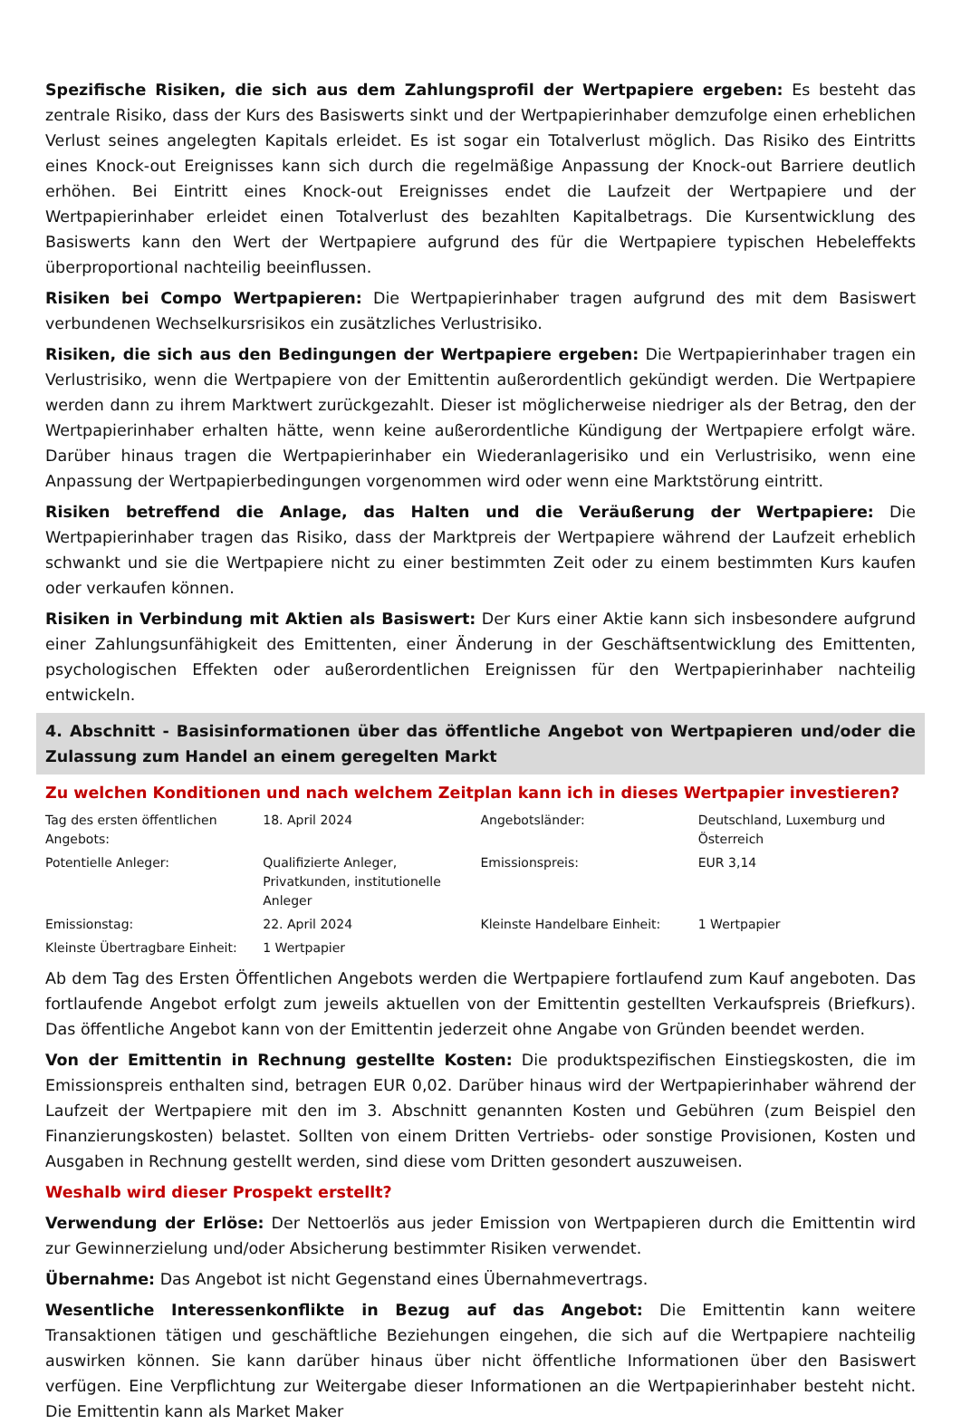Spezifische Risiken, die sich aus dem Zahlungsprofil der Wertpapiere ergeben: Es besteht das zentrale Risiko, dass der Kurs des Basiswerts sinkt und der Wertpapierinhaber demzufolge einen erheblichen Verlust seines angelegten Kapitals erleidet. Es ist sogar ein Totalverlust möglich. Das Risiko des Eintritts eines Knock-out Ereignisses kann sich durch die regelmäßige Anpassung der Knock-out Barriere deutlich erhöhen. Bei Eintritt eines Knock-out Ereignisses endet die Laufzeit der Wertpapiere und der Wertpapierinhaber erleidet einen Totalverlust des bezahlten Kapitalbetrags. Die Kursentwicklung des Basiswerts kann den Wert der Wertpapiere aufgrund des für die Wertpapiere typischen Hebeleffekts überproportional nachteilig beeinflussen.
Risiken bei Compo Wertpapieren: Die Wertpapierinhaber tragen aufgrund des mit dem Basiswert verbundenen Wechselkursrisikos ein zusätzliches Verlustrisiko.
Risiken, die sich aus den Bedingungen der Wertpapiere ergeben: Die Wertpapierinhaber tragen ein Verlustrisiko, wenn die Wertpapiere von der Emittentin außerordentlich gekündigt werden. Die Wertpapiere werden dann zu ihrem Marktwert zurückgezahlt. Dieser ist möglicherweise niedriger als der Betrag, den der Wertpapierinhaber erhalten hätte, wenn keine außerordentliche Kündigung der Wertpapiere erfolgt wäre. Darüber hinaus tragen die Wertpapierinhaber ein Wiederanlagerisiko und ein Verlustrisiko, wenn eine Anpassung der Wertpapierbedingungen vorgenommen wird oder wenn eine Marktstörung eintritt.
Risiken betreffend die Anlage, das Halten und die Veräußerung der Wertpapiere: Die Wertpapierinhaber tragen das Risiko, dass der Marktpreis der Wertpapiere während der Laufzeit erheblich schwankt und sie die Wertpapiere nicht zu einer bestimmten Zeit oder zu einem bestimmten Kurs kaufen oder verkaufen können.
Risiken in Verbindung mit Aktien als Basiswert: Der Kurs einer Aktie kann sich insbesondere aufgrund einer Zahlungsunfähigkeit des Emittenten, einer Änderung in der Geschäftsentwicklung des Emittenten, psychologischen Effekten oder außerordentlichen Ereignissen für den Wertpapierinhaber nachteilig entwickeln.
4. Abschnitt - Basisinformationen über das öffentliche Angebot von Wertpapieren und/oder die Zulassung zum Handel an einem geregelten Markt
Zu welchen Konditionen und nach welchem Zeitplan kann ich in dieses Wertpapier investieren?
| Tag des ersten öffentlichen Angebots: | 18. April 2024 | Angebotsländer: | Deutschland, Luxemburg und Österreich |
| Potentielle Anleger: | Qualifizierte Anleger, Privatkunden, institutionelle Anleger | Emissionspreis: | EUR 3,14 |
| Emissionstag: | 22. April 2024 | Kleinste Handelbare Einheit: | 1 Wertpapier |
| Kleinste Übertragbare Einheit: | 1 Wertpapier | | |
Ab dem Tag des Ersten Öffentlichen Angebots werden die Wertpapiere fortlaufend zum Kauf angeboten. Das fortlaufende Angebot erfolgt zum jeweils aktuellen von der Emittentin gestellten Verkaufspreis (Briefkurs). Das öffentliche Angebot kann von der Emittentin jederzeit ohne Angabe von Gründen beendet werden.
Von der Emittentin in Rechnung gestellte Kosten: Die produktspezifischen Einstiegskosten, die im Emissionspreis enthalten sind, betragen EUR 0,02. Darüber hinaus wird der Wertpapierinhaber während der Laufzeit der Wertpapiere mit den im 3. Abschnitt genannten Kosten und Gebühren (zum Beispiel den Finanzierungskosten) belastet. Sollten von einem Dritten Vertriebs- oder sonstige Provisionen, Kosten und Ausgaben in Rechnung gestellt werden, sind diese vom Dritten gesondert auszuweisen.
Weshalb wird dieser Prospekt erstellt?
Verwendung der Erlöse: Der Nettoerlös aus jeder Emission von Wertpapieren durch die Emittentin wird zur Gewinnerzielung und/oder Absicherung bestimmter Risiken verwendet.
Übernahme: Das Angebot ist nicht Gegenstand eines Übernahmevertrags.
Wesentliche Interessenkonflikte in Bezug auf das Angebot: Die Emittentin kann weitere Transaktionen tätigen und geschäftliche Beziehungen eingehen, die sich auf die Wertpapiere nachteilig auswirken können. Sie kann darüber hinaus über nicht öffentliche Informationen über den Basiswert verfügen. Eine Verpflichtung zur Weitergabe dieser Informationen an die Wertpapierinhaber besteht nicht. Die Emittentin kann als Market Maker